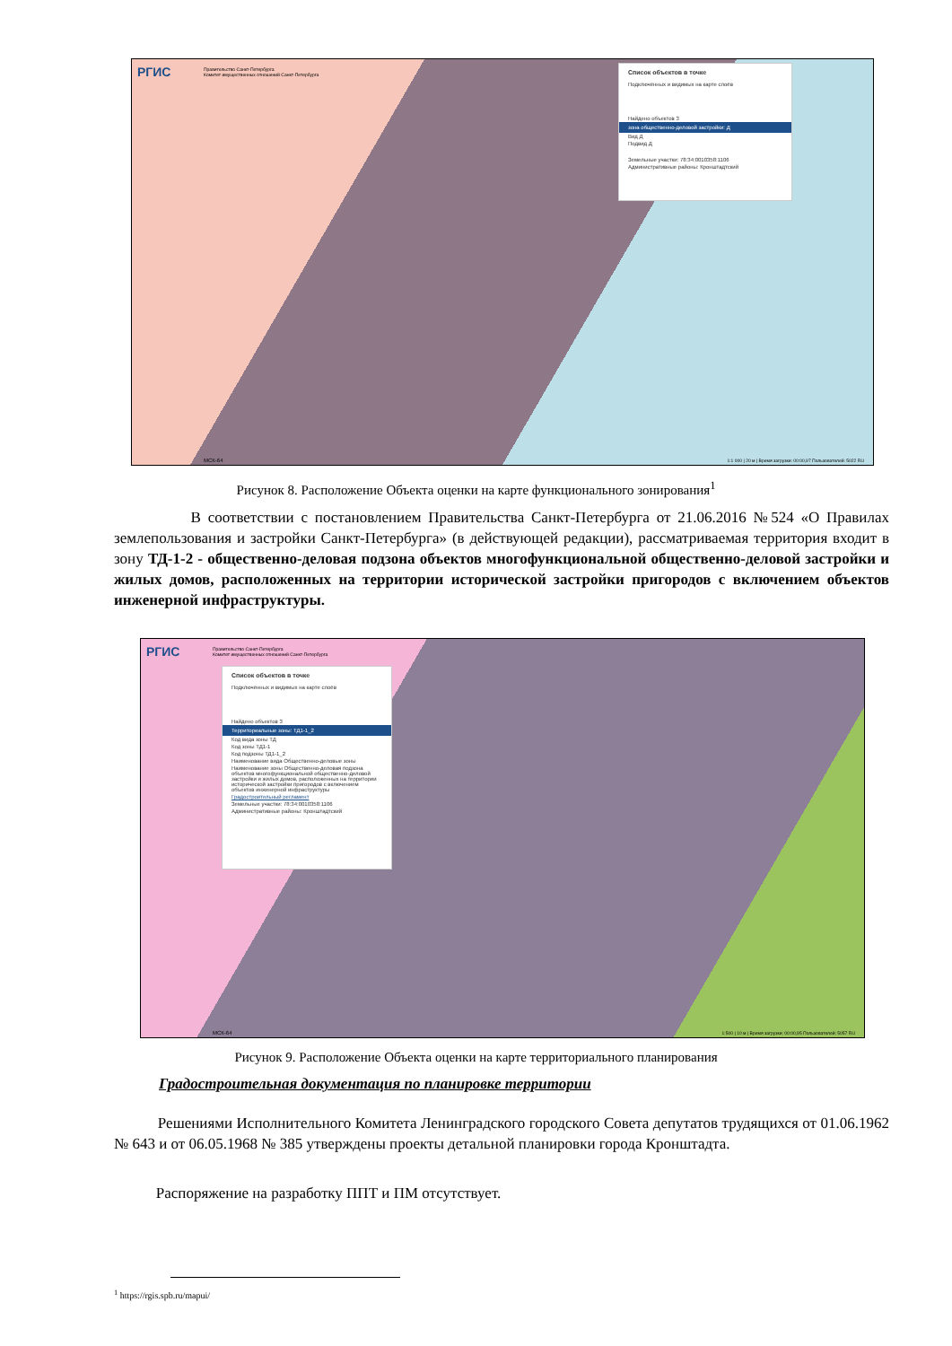РГИС
Правительство Санкт-Петербурга
Комитет имущественных отношений Санкт-Петербурга
Список объектов в точке
Подключённых и видимых на карте слоёв
Найдено объектов 3
зона общественно-деловой застройки: Д
Вид Д
Подвид Д
Земельные участки: 78:34:0010358:1106
Административные районы: Кронштадтский
МСК-64
1:1 000 | 20 м | Время загрузки: 00:00,97 Пользователей: 5022 RU
Рисунок 8. Расположение Объекта оценки на карте функционального зонирования<sup>1</sup>
В соответствии с постановлением Правительства Санкт-Петербурга от 21.06.2016 №524 «О Правилах землепользования и застройки Санкт-Петербурга» (в действующей редакции), рассматриваемая территория входит в зону ТД-1-2 - общественно-деловая подзона объектов многофункциональной общественно-деловой застройки и жилых домов, расположенных на территории исторической застройки пригородов с включением объектов инженерной инфраструктуры.
РГИС
Правительство Санкт-Петербурга
Комитет имущественных отношений Санкт-Петербурга
Список объектов в точке
Подключённых и видимых на карте слоёв
Найдено объектов 3
Территориальные зоны: ТД1-1_2
Код вида зоны ТД
Код зоны ТД1-1
Код подзоны ТД1-1_2
Наименование вида Общественно-деловые зоны
Наименование зоны Общественно-деловая подзона объектов многофункциональной общественно-деловой застройки и жилых домов, расположенных на территории исторической застройки пригородов с включением объектов инженерной инфраструктуры
Градостроительный регламент
Земельные участки: 78:34:0010358:1106
Административные районы: Кронштадтский
МСК-64
1:500 | 10 м | Время загрузки: 00:00,95 Пользователей: 5057 RU
Рисунок 9. Расположение Объекта оценки на карте территориального планирования
Градостроительная документация по планировке территории
Решениями Исполнительного Комитета Ленинградского городского Совета депутатов трудящихся от 01.06.1962 № 643 и от 06.05.1968 № 385 утверждены проекты детальной планировки города Кронштадта.
Распоряжение на разработку ППТ и ПМ отсутствует.
<sup>1</sup> https://rgis.spb.ru/mapui/